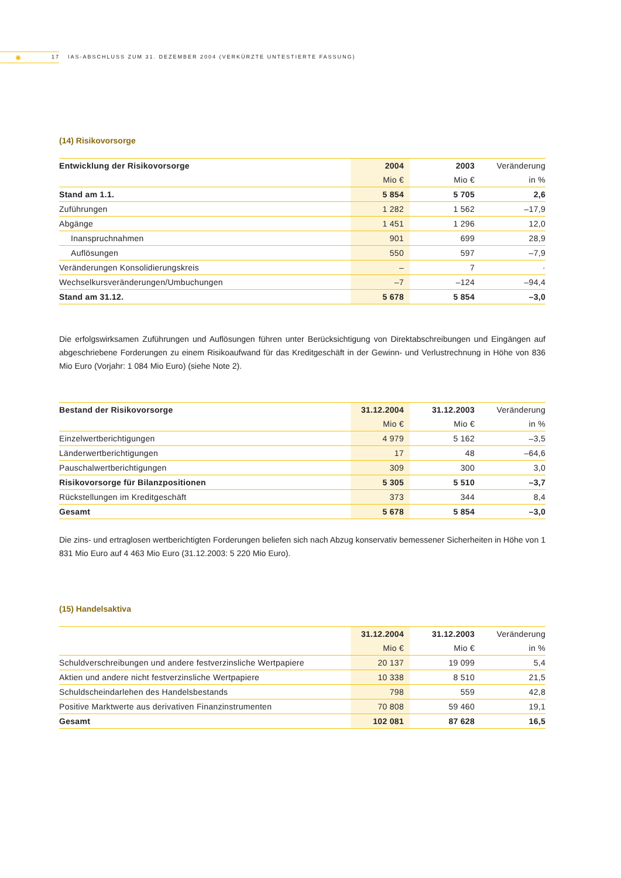✺ 17 IAS-ABSCHLUSS ZUM 31. DEZEMBER 2004 (VERKÜRZTE UNTESTIERTE FASSUNG)
(14) Risikovorsorge
| Entwicklung der Risikovorsorge | 2004 | 2003 | Veränderung |
| --- | --- | --- | --- |
| | Mio € | Mio € | in % |
| Stand am 1.1. | 5 854 | 5 705 | 2,6 |
| Zuführungen | 1 282 | 1 562 | –17,9 |
| Abgänge | 1 451 | 1 296 | 12,0 |
| Inanspruchnahmen | 901 | 699 | 28,9 |
| Auflösungen | 550 | 597 | –7,9 |
| Veränderungen Konsolidierungskreis | – | 7 | · |
| Wechselkursveränderungen/Umbuchungen | –7 | –124 | –94,4 |
| Stand am 31.12. | 5 678 | 5 854 | –3,0 |
Die erfolgswirksamen Zuführungen und Auflösungen führen unter Berücksichtigung von Direktabschreibungen und Eingängen auf abgeschriebene Forderungen zu einem Risikoaufwand für das Kreditgeschäft in der Gewinn- und Verlustrechnung in Höhe von 836 Mio Euro (Vorjahr: 1 084 Mio Euro) (siehe Note 2).
| Bestand der Risikovorsorge | 31.12.2004 | 31.12.2003 | Veränderung |
| --- | --- | --- | --- |
| | Mio € | Mio € | in % |
| Einzelwertberichtigungen | 4 979 | 5 162 | –3,5 |
| Länderwertberichtigungen | 17 | 48 | –64,6 |
| Pauschalwertberichtigungen | 309 | 300 | 3,0 |
| Risikovorsorge für Bilanzpositionen | 5 305 | 5 510 | –3,7 |
| Rückstellungen im Kreditgeschäft | 373 | 344 | 8,4 |
| Gesamt | 5 678 | 5 854 | –3,0 |
Die zins- und ertraglosen wertberichtigten Forderungen beliefen sich nach Abzug konservativ bemessener Sicherheiten in Höhe von 1 831 Mio Euro auf 4 463 Mio Euro (31.12.2003: 5 220 Mio Euro).
(15) Handelsaktiva
| | 31.12.2004 | 31.12.2003 | Veränderung |
| --- | --- | --- | --- |
| | Mio € | Mio € | in % |
| Schuldverschreibungen und andere festverzinsliche Wertpapiere | 20 137 | 19 099 | 5,4 |
| Aktien und andere nicht festverzinsliche Wertpapiere | 10 338 | 8 510 | 21,5 |
| Schuldscheindarlehen des Handelsbestands | 798 | 559 | 42,8 |
| Positive Marktwerte aus derivativen Finanzinstrumenten | 70 808 | 59 460 | 19,1 |
| Gesamt | 102 081 | 87 628 | 16,5 |